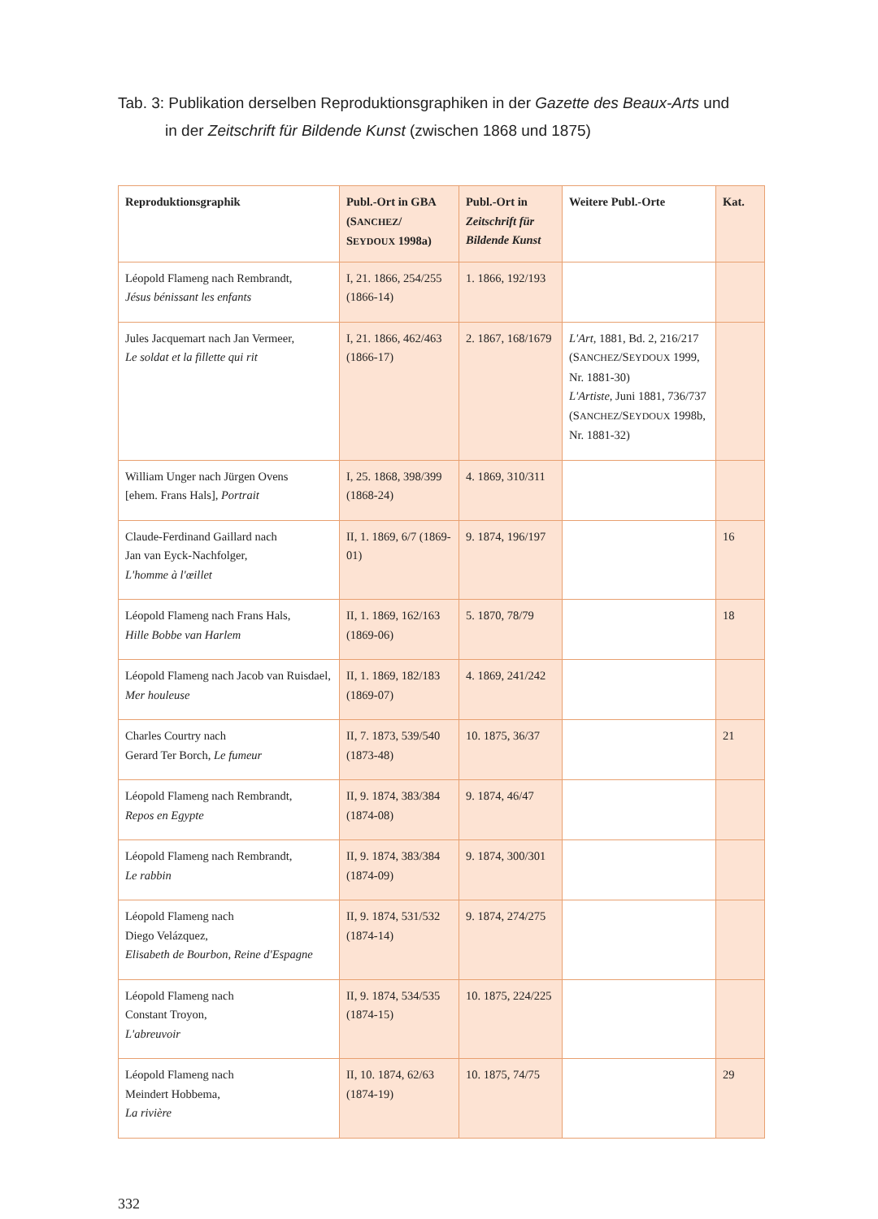Tab. 3: Publikation derselben Reproduktionsgraphiken in der Gazette des Beaux-Arts und
in der Zeitschrift für Bildende Kunst (zwischen 1868 und 1875)
| Reproduktionsgraphik | Publ.-Ort in GBA (S ANCHEZ / S EYDOUX 1998a) | Publ.-Ort in Zeitschrift für Bildende Kunst | Weitere Publ.-Orte | Kat. |
| --- | --- | --- | --- | --- |
| Léopold Flameng nach Rembrandt, Jésus bénissant les enfants | I, 21. 1866, 254/255 (1866-14) | 1. 1866, 192/193 | | |
| Jules Jacquemart nach Jan Vermeer, Le soldat et la fillette qui rit | I, 21. 1866, 462/463 (1866-17) | 2. 1867, 168/1679 | L'Art, 1881, Bd. 2, 216/217 (S ANCHEZ /S EYDOUX 1999, Nr. 1881-30) L'Artiste, Juni 1881, 736/737 (S ANCHEZ /S EYDOUX 1998b, Nr. 1881-32) | |
| William Unger nach Jürgen Ovens [ehem. Frans Hals], Portrait | I, 25. 1868, 398/399 (1868-24) | 4. 1869, 310/311 | | |
| Claude-Ferdinand Gaillard nach Jan van Eyck-Nachfolger, L'homme à l'œillet | II, 1. 1869, 6/7 (1869-01) | 9. 1874, 196/197 | | 16 |
| Léopold Flameng nach Frans Hals, Hille Bobbe van Harlem | II, 1. 1869, 162/163 (1869-06) | 5. 1870, 78/79 | | 18 |
| Léopold Flameng nach Jacob van Ruisdael, Mer houleuse | II, 1. 1869, 182/183 (1869-07) | 4. 1869, 241/242 | | |
| Charles Courtry nach Gerard Ter Borch, Le fumeur | II, 7. 1873, 539/540 (1873-48) | 10. 1875, 36/37 | | 21 |
| Léopold Flameng nach Rembrandt, Repos en Egypte | II, 9. 1874, 383/384 (1874-08) | 9. 1874, 46/47 | | |
| Léopold Flameng nach Rembrandt, Le rabbin | II, 9. 1874, 383/384 (1874-09) | 9. 1874, 300/301 | | |
| Léopold Flameng nach Diego Velázquez, Elisabeth de Bourbon, Reine d'Espagne | II, 9. 1874, 531/532 (1874-14) | 9. 1874, 274/275 | | |
| Léopold Flameng nach Constant Troyon, L'abreuvoir | II, 9. 1874, 534/535 (1874-15) | 10. 1875, 224/225 | | |
| Léopold Flameng nach Meindert Hobbema, La rivière | II, 10. 1874, 62/63 (1874-19) | 10. 1875, 74/75 | | 29 |
332